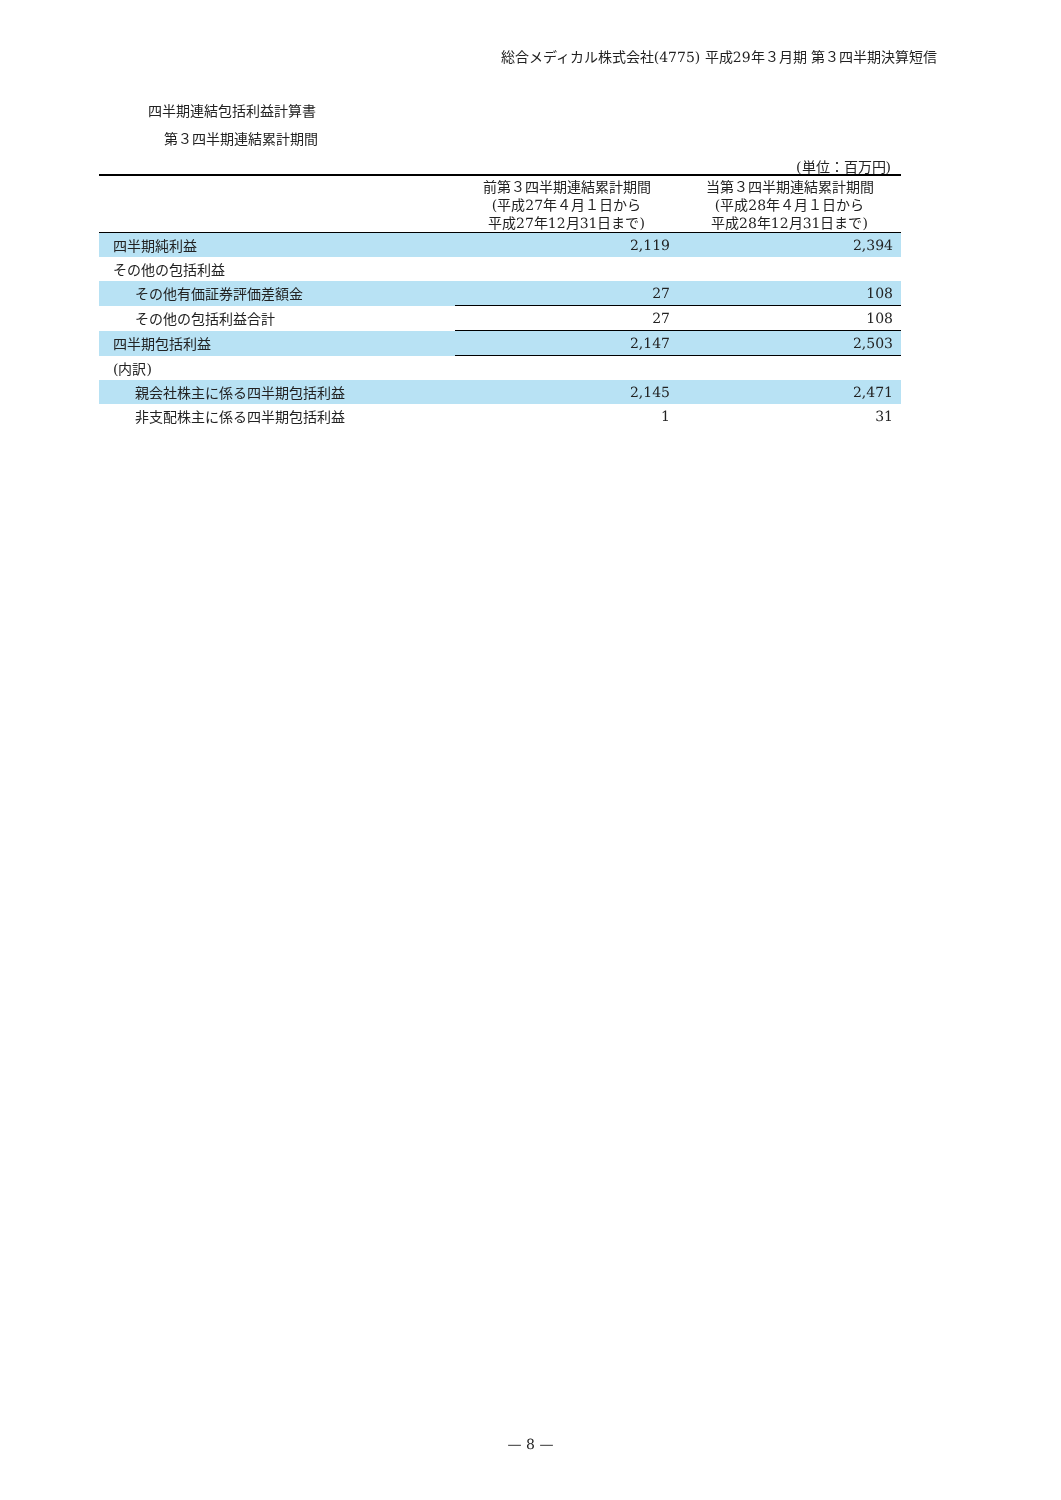総合メディカル株式会社(4775) 平成29年３月期 第３四半期決算短信
四半期連結包括利益計算書
第３四半期連結累計期間
(単位：百万円)
| | 前第３四半期連結累計期間 (平成27年４月１日から 平成27年12月31日まで) | 当第３四半期連結累計期間 (平成28年４月１日から 平成28年12月31日まで) |
| --- | --- | --- |
| 四半期純利益 | 2,119 | 2,394 |
| その他の包括利益 | | |
| その他有価証券評価差額金 | 27 | 108 |
| その他の包括利益合計 | 27 | 108 |
| 四半期包括利益 | 2,147 | 2,503 |
| (内訳) | | |
| 親会社株主に係る四半期包括利益 | 2,145 | 2,471 |
| 非支配株主に係る四半期包括利益 | 1 | 31 |
— 8 —